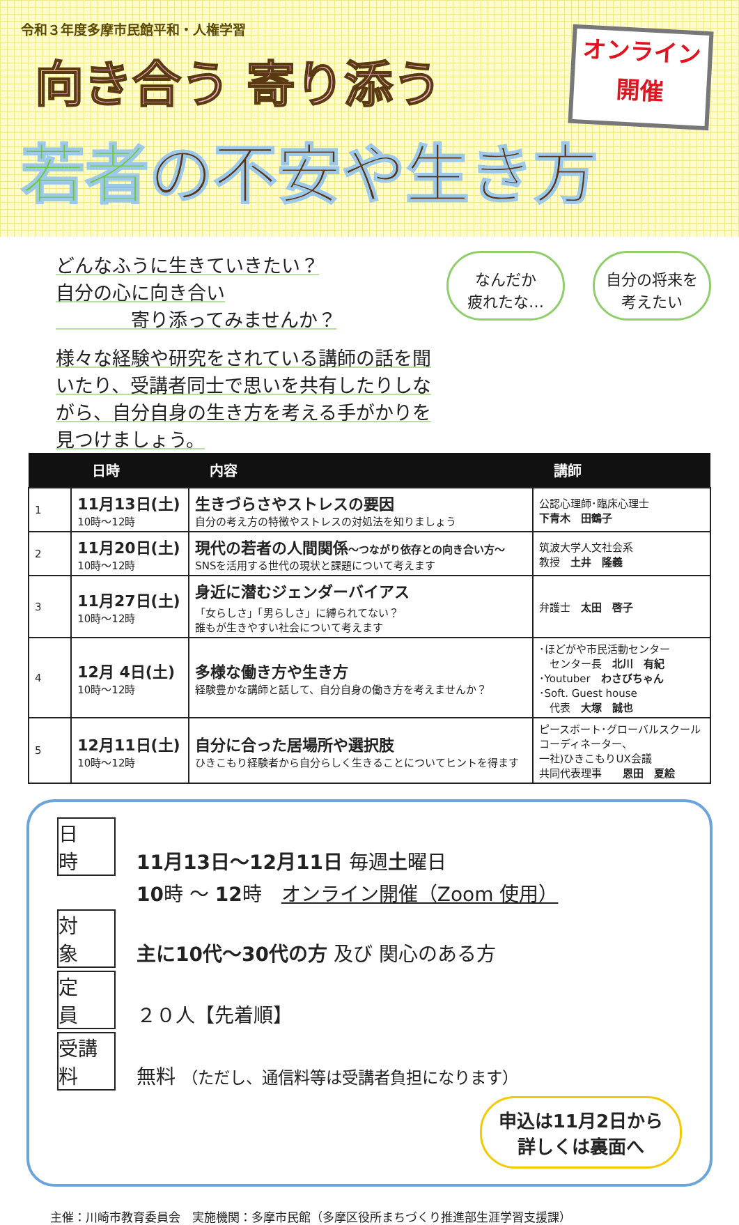令和３年度多摩市民館平和・人権学習
向き合う 寄り添う
若者の不安や生き方
オンライン
開催
どんなふうに生きていきたい？
自分の心に向き合い
　　　　寄り添ってみませんか？
様々な経験や研究をされている講師の話を聞いたり、受講者同士で思いを共有したりしながら、自分自身の生き方を考える手がかりを見つけましょう。
なんだか
疲れたな…
自分の将来を
考えたい
| | 日時 | 内容 | 講師 |
| --- | --- | --- | --- |
| 1 | 11月13日(土) 10時～12時 | 生きづらさやストレスの要因 自分の考え方の特徴やストレスの対処法を知りましょう | 公認心理師･臨床心理士 下青木 田鶴子 |
| 2 | 11月20日(土) 10時～12時 | 現代の若者の人間関係 ～つながり依存との向き合い方～ SNSを活用する世代の現状と課題について考えます | 筑波大学人文社会系 教授 土井 隆義 |
| 3 | 11月27日(土) 10時～12時 | 身近に潜むジェンダーバイアス 「女らしさ」「男らしさ」に縛られてない？ 誰もが生きやすい社会について考えます | 弁護士 太田 啓子 |
| 4 | 12月 4日(土) 10時～12時 | 多様な働き方や生き方 経験豊かな講師と話して、自分自身の働き方を考えませんか？ | ･ほどがや市民活動センター センター長 北川 有紀 ･Youtuber わさびちゃん ･Soft. Guest house 代表 大塚 誠也 |
| 5 | 12月11日(土) 10時～12時 | 自分に合った居場所や選択肢 ひきこもり経験者から自分らしく生きることについてヒントを得ます | ピースボート･グローバルスクール コーディネーター、 一社)ひきこもりUX会議 共同代表理事 恩田 夏絵 |
日　時 11月13日～12月11日 毎週土曜日
10時 ～ 12時　オンライン開催（Zoom 使用）
対　象 主に10代～30代の方 及び 関心のある方
定　員 ２０人【先着順】
受講料 無料 （ただし、通信料等は受講者負担になります）
申込は11月2日から
詳しくは裏面へ
主催：川崎市教育委員会　実施機関：多摩市民館（多摩区役所まちづくり推進部生涯学習支援課）